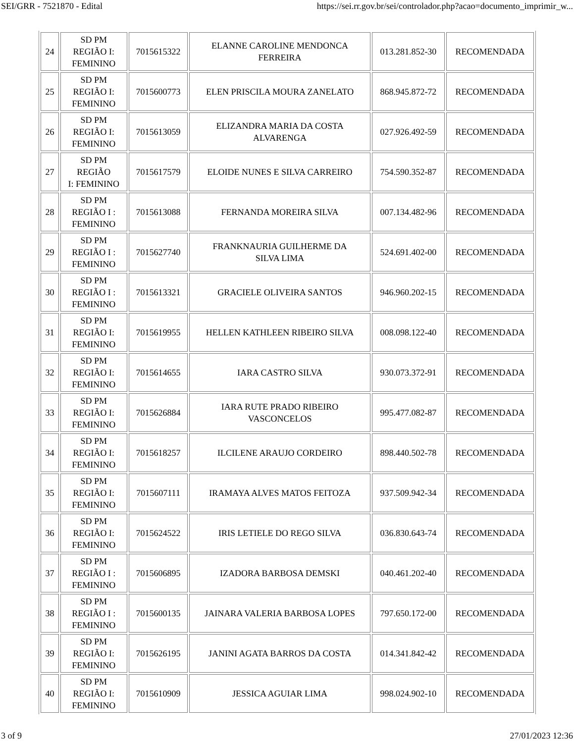SEI/GRR - 7521870 - Edital https://sei.rr.gov.br/sei/controlador.php?acao=documento_imprimir_w...
| 24 | SD PM REGIÃO I: FEMININO | 7015615322 | ELANNE CAROLINE MENDONCA FERREIRA | 013.281.852-30 | RECOMENDADA |
| 25 | SD PM REGIÃO I: FEMININO | 7015600773 | ELEN PRISCILA MOURA ZANELATO | 868.945.872-72 | RECOMENDADA |
| 26 | SD PM REGIÃO I: FEMININO | 7015613059 | ELIZANDRA MARIA DA COSTA ALVARENGA | 027.926.492-59 | RECOMENDADA |
| 27 | SD PM REGIÃO I: FEMININO | 7015617579 | ELOIDE NUNES E SILVA CARREIRO | 754.590.352-87 | RECOMENDADA |
| 28 | SD PM REGIÃO I : FEMININO | 7015613088 | FERNANDA MOREIRA SILVA | 007.134.482-96 | RECOMENDADA |
| 29 | SD PM REGIÃO I : FEMININO | 7015627740 | FRANKNAURIA GUILHERME DA SILVA LIMA | 524.691.402-00 | RECOMENDADA |
| 30 | SD PM REGIÃO I : FEMININO | 7015613321 | GRACIELE OLIVEIRA SANTOS | 946.960.202-15 | RECOMENDADA |
| 31 | SD PM REGIÃO I: FEMININO | 7015619955 | HELLEN KATHLEEN RIBEIRO SILVA | 008.098.122-40 | RECOMENDADA |
| 32 | SD PM REGIÃO I: FEMININO | 7015614655 | IARA CASTRO SILVA | 930.073.372-91 | RECOMENDADA |
| 33 | SD PM REGIÃO I: FEMININO | 7015626884 | IARA RUTE PRADO RIBEIRO VASCONCELOS | 995.477.082-87 | RECOMENDADA |
| 34 | SD PM REGIÃO I: FEMININO | 7015618257 | ILCILENE ARAUJO CORDEIRO | 898.440.502-78 | RECOMENDADA |
| 35 | SD PM REGIÃO I: FEMININO | 7015607111 | IRAMAYA ALVES MATOS FEITOZA | 937.509.942-34 | RECOMENDADA |
| 36 | SD PM REGIÃO I: FEMININO | 7015624522 | IRIS LETIELE DO REGO SILVA | 036.830.643-74 | RECOMENDADA |
| 37 | SD PM REGIÃO I : FEMININO | 7015606895 | IZADORA BARBOSA DEMSKI | 040.461.202-40 | RECOMENDADA |
| 38 | SD PM REGIÃO I : FEMININO | 7015600135 | JAINARA VALERIA BARBOSA LOPES | 797.650.172-00 | RECOMENDADA |
| 39 | SD PM REGIÃO I: FEMININO | 7015626195 | JANINI AGATA BARROS DA COSTA | 014.341.842-42 | RECOMENDADA |
| 40 | SD PM REGIÃO I: FEMININO | 7015610909 | JESSICA AGUIAR LIMA | 998.024.902-10 | RECOMENDADA |
3 of 9 27/01/2023 12:36